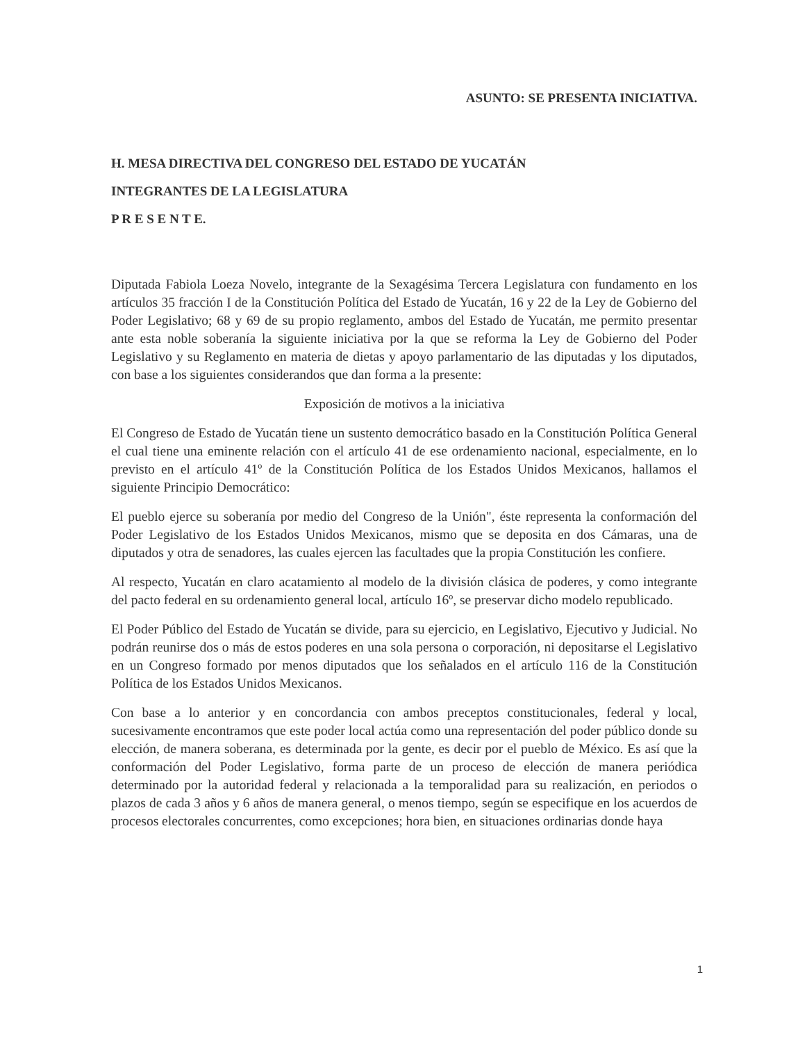ASUNTO: SE PRESENTA INICIATIVA.
H. MESA DIRECTIVA DEL CONGRESO DEL ESTADO DE YUCATÁN
INTEGRANTES DE LA LEGISLATURA
P R E S E N T E.
Diputada Fabiola Loeza Novelo, integrante de la Sexagésima Tercera Legislatura con fundamento en los artículos 35 fracción I de la Constitución Política del Estado de Yucatán, 16 y 22 de la Ley de Gobierno del Poder Legislativo; 68 y 69 de su propio reglamento, ambos del Estado de Yucatán, me permito presentar ante esta noble soberanía la siguiente iniciativa por la que se reforma la Ley de Gobierno del Poder Legislativo y su Reglamento en materia de dietas y apoyo parlamentario de las diputadas y los diputados, con base a los siguientes considerandos que dan forma a la presente:
Exposición de motivos a la iniciativa
El Congreso de Estado de Yucatán tiene un sustento democrático basado en la Constitución Política General el cual tiene una eminente relación con el artículo 41 de ese ordenamiento nacional, especialmente, en lo previsto en el artículo 41º de la Constitución Política de los Estados Unidos Mexicanos, hallamos el siguiente Principio Democrático:
El pueblo ejerce su soberanía por medio del Congreso de la Unión", éste representa la conformación del Poder Legislativo de los Estados Unidos Mexicanos, mismo que se deposita en dos Cámaras, una de diputados y otra de senadores, las cuales ejercen las facultades que la propia Constitución les confiere.
Al respecto, Yucatán en claro acatamiento al modelo de la división clásica de poderes, y como integrante del pacto federal en su ordenamiento general local, artículo 16º, se preservar dicho modelo republicado.
El Poder Público del Estado de Yucatán se divide, para su ejercicio, en Legislativo, Ejecutivo y Judicial. No podrán reunirse dos o más de estos poderes en una sola persona o corporación, ni depositarse el Legislativo en un Congreso formado por menos diputados que los señalados en el artículo 116 de la Constitución Política de los Estados Unidos Mexicanos.
Con base a lo anterior y en concordancia con ambos preceptos constitucionales, federal y local, sucesivamente encontramos que este poder local actúa como una representación del poder público donde su elección, de manera soberana, es determinada por la gente, es decir por el pueblo de México. Es así que la conformación del Poder Legislativo, forma parte de un proceso de elección de manera periódica determinado por la autoridad federal y relacionada a la temporalidad para su realización, en periodos o plazos de cada 3 años y 6 años de manera general, o menos tiempo, según se especifique en los acuerdos de procesos electorales concurrentes, como excepciones; hora bien, en situaciones ordinarias donde haya
1